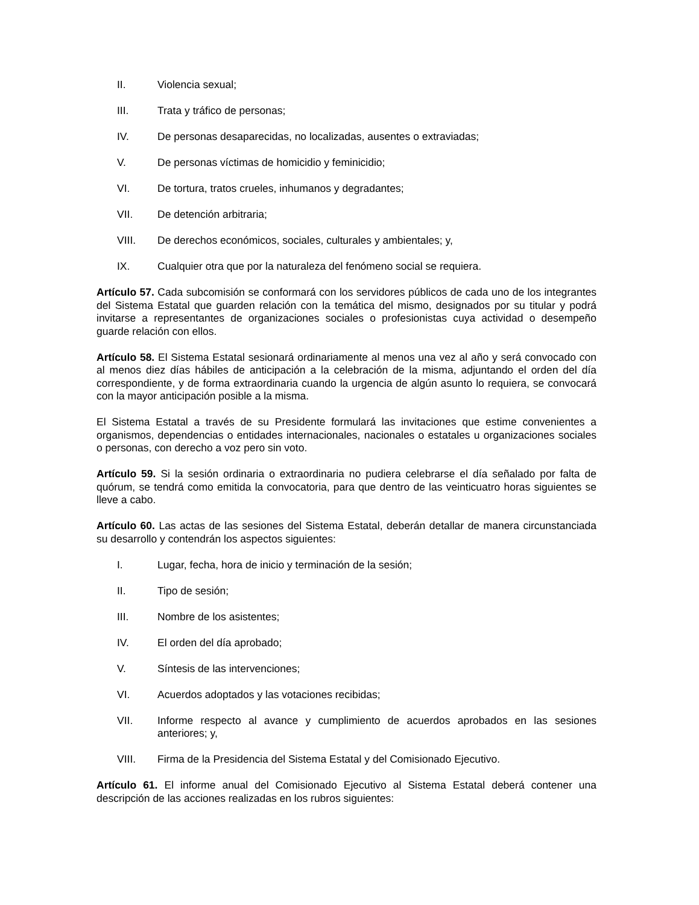II. Violencia sexual;
III. Trata y tráfico de personas;
IV. De personas desaparecidas, no localizadas, ausentes o extraviadas;
V. De personas víctimas de homicidio y feminicidio;
VI. De tortura, tratos crueles, inhumanos y degradantes;
VII. De detención arbitraria;
VIII. De derechos económicos, sociales, culturales y ambientales; y,
IX. Cualquier otra que por la naturaleza del fenómeno social se requiera.
Artículo 57. Cada subcomisión se conformará con los servidores públicos de cada uno de los integrantes del Sistema Estatal que guarden relación con la temática del mismo, designados por su titular y podrá invitarse a representantes de organizaciones sociales o profesionistas cuya actividad o desempeño guarde relación con ellos.
Artículo 58. El Sistema Estatal sesionará ordinariamente al menos una vez al año y será convocado con al menos diez días hábiles de anticipación a la celebración de la misma, adjuntando el orden del día correspondiente, y de forma extraordinaria cuando la urgencia de algún asunto lo requiera, se convocará con la mayor anticipación posible a la misma.
El Sistema Estatal a través de su Presidente formulará las invitaciones que estime convenientes a organismos, dependencias o entidades internacionales, nacionales o estatales u organizaciones sociales o personas, con derecho a voz pero sin voto.
Artículo 59. Si la sesión ordinaria o extraordinaria no pudiera celebrarse el día señalado por falta de quórum, se tendrá como emitida la convocatoria, para que dentro de las veinticuatro horas siguientes se lleve a cabo.
Artículo 60. Las actas de las sesiones del Sistema Estatal, deberán detallar de manera circunstanciada su desarrollo y contendrán los aspectos siguientes:
I. Lugar, fecha, hora de inicio y terminación de la sesión;
II. Tipo de sesión;
III. Nombre de los asistentes;
IV. El orden del día aprobado;
V. Síntesis de las intervenciones;
VI. Acuerdos adoptados y las votaciones recibidas;
VII. Informe respecto al avance y cumplimiento de acuerdos aprobados en las sesiones anteriores; y,
VIII. Firma de la Presidencia del Sistema Estatal y del Comisionado Ejecutivo.
Artículo 61. El informe anual del Comisionado Ejecutivo al Sistema Estatal deberá contener una descripción de las acciones realizadas en los rubros siguientes: